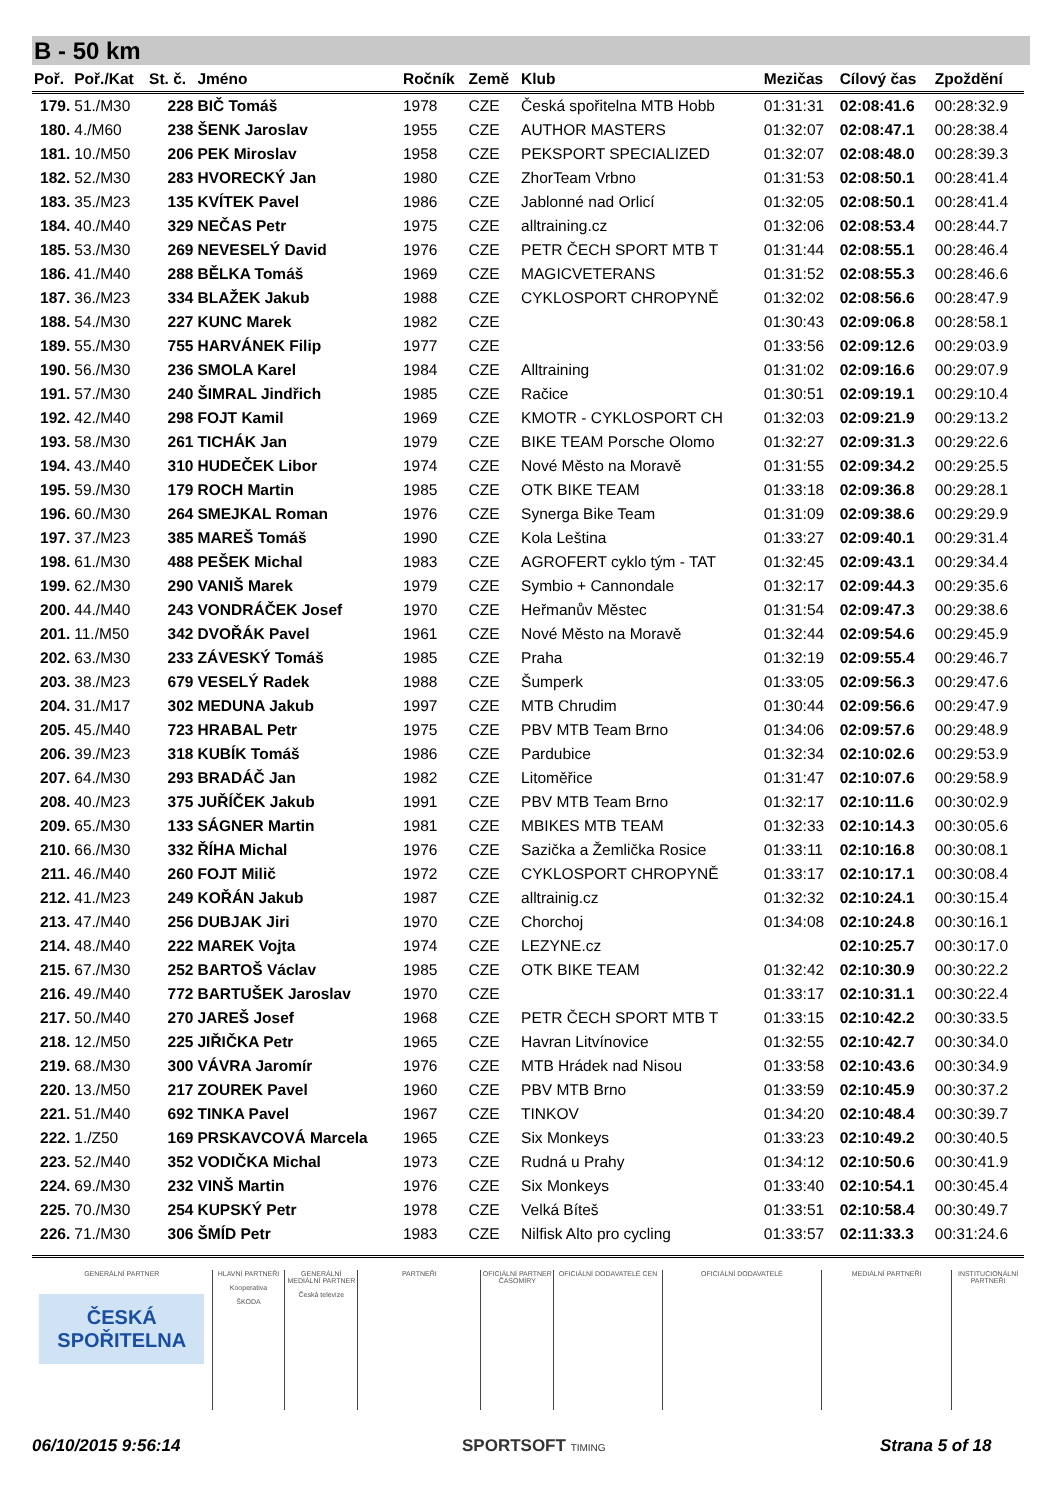B - 50 km
| Poř. | Poř./Kat | St. č. | Jméno | Ročník | Země | Klub | Mezičas | Cílový čas | Zpoždění |
| --- | --- | --- | --- | --- | --- | --- | --- | --- | --- |
| 179. | 51./M30 | 228 | BIČ Tomáš | 1978 | CZE | Česká spořitelna MTB Hobb | 01:31:31 | 02:08:41.6 | 00:28:32.9 |
| 180. | 4./M60 | 238 | ŠENK Jaroslav | 1955 | CZE | AUTHOR MASTERS | 01:32:07 | 02:08:47.1 | 00:28:38.4 |
| 181. | 10./M50 | 206 | PEK Miroslav | 1958 | CZE | PEKSPORT SPECIALIZED | 01:32:07 | 02:08:48.0 | 00:28:39.3 |
| 182. | 52./M30 | 283 | HVORECKÝ Jan | 1980 | CZE | ZhorTeam Vrbno | 01:31:53 | 02:08:50.1 | 00:28:41.4 |
| 183. | 35./M23 | 135 | KVÍTEK Pavel | 1986 | CZE | Jablonné nad Orlicí | 01:32:05 | 02:08:50.1 | 00:28:41.4 |
| 184. | 40./M40 | 329 | NEČAS Petr | 1975 | CZE | alltraining.cz | 01:32:06 | 02:08:53.4 | 00:28:44.7 |
| 185. | 53./M30 | 269 | NEVESELÝ David | 1976 | CZE | PETR ČECH SPORT MTB T | 01:31:44 | 02:08:55.1 | 00:28:46.4 |
| 186. | 41./M40 | 288 | BĚLKA Tomáš | 1969 | CZE | MAGICVETERANS | 01:31:52 | 02:08:55.3 | 00:28:46.6 |
| 187. | 36./M23 | 334 | BLAŽEK Jakub | 1988 | CZE | CYKLOSPORT CHROPYNĚ | 01:32:02 | 02:08:56.6 | 00:28:47.9 |
| 188. | 54./M30 | 227 | KUNC Marek | 1982 | CZE | | 01:30:43 | 02:09:06.8 | 00:28:58.1 |
| 189. | 55./M30 | 755 | HARVÁNEK Filip | 1977 | CZE | | 01:33:56 | 02:09:12.6 | 00:29:03.9 |
| 190. | 56./M30 | 236 | SMOLA Karel | 1984 | CZE | Alltraining | 01:31:02 | 02:09:16.6 | 00:29:07.9 |
| 191. | 57./M30 | 240 | ŠIMRAL Jindřich | 1985 | CZE | Račice | 01:30:51 | 02:09:19.1 | 00:29:10.4 |
| 192. | 42./M40 | 298 | FOJT Kamil | 1969 | CZE | KMOTR - CYKLOSPORT CH | 01:32:03 | 02:09:21.9 | 00:29:13.2 |
| 193. | 58./M30 | 261 | TICHÁK Jan | 1979 | CZE | BIKE TEAM Porsche Olomo | 01:32:27 | 02:09:31.3 | 00:29:22.6 |
| 194. | 43./M40 | 310 | HUDEČEK Libor | 1974 | CZE | Nové Město na Moravě | 01:31:55 | 02:09:34.2 | 00:29:25.5 |
| 195. | 59./M30 | 179 | ROCH Martin | 1985 | CZE | OTK BIKE TEAM | 01:33:18 | 02:09:36.8 | 00:29:28.1 |
| 196. | 60./M30 | 264 | SMEJKAL Roman | 1976 | CZE | Synerga Bike Team | 01:31:09 | 02:09:38.6 | 00:29:29.9 |
| 197. | 37./M23 | 385 | MAREŠ Tomáš | 1990 | CZE | Kola Leština | 01:33:27 | 02:09:40.1 | 00:29:31.4 |
| 198. | 61./M30 | 488 | PEŠEK Michal | 1983 | CZE | AGROFERT cyklo tým - TAT | 01:32:45 | 02:09:43.1 | 00:29:34.4 |
| 199. | 62./M30 | 290 | VANIŠ Marek | 1979 | CZE | Symbio + Cannondale | 01:32:17 | 02:09:44.3 | 00:29:35.6 |
| 200. | 44./M40 | 243 | VONDRÁČEK Josef | 1970 | CZE | Heřmanův Městec | 01:31:54 | 02:09:47.3 | 00:29:38.6 |
| 201. | 11./M50 | 342 | DVOŘÁK Pavel | 1961 | CZE | Nové Město na Moravě | 01:32:44 | 02:09:54.6 | 00:29:45.9 |
| 202. | 63./M30 | 233 | ZÁVESKÝ Tomáš | 1985 | CZE | Praha | 01:32:19 | 02:09:55.4 | 00:29:46.7 |
| 203. | 38./M23 | 679 | VESELÝ Radek | 1988 | CZE | Šumperk | 01:33:05 | 02:09:56.3 | 00:29:47.6 |
| 204. | 31./M17 | 302 | MEDUNA Jakub | 1997 | CZE | MTB Chrudim | 01:30:44 | 02:09:56.6 | 00:29:47.9 |
| 205. | 45./M40 | 723 | HRABAL Petr | 1975 | CZE | PBV MTB Team Brno | 01:34:06 | 02:09:57.6 | 00:29:48.9 |
| 206. | 39./M23 | 318 | KUBÍK Tomáš | 1986 | CZE | Pardubice | 01:32:34 | 02:10:02.6 | 00:29:53.9 |
| 207. | 64./M30 | 293 | BRADÁČ Jan | 1982 | CZE | Litoměřice | 01:31:47 | 02:10:07.6 | 00:29:58.9 |
| 208. | 40./M23 | 375 | JUŘÍČEK Jakub | 1991 | CZE | PBV MTB Team Brno | 01:32:17 | 02:10:11.6 | 00:30:02.9 |
| 209. | 65./M30 | 133 | SÁGNER Martin | 1981 | CZE | MBIKES MTB TEAM | 01:32:33 | 02:10:14.3 | 00:30:05.6 |
| 210. | 66./M30 | 332 | ŘÍHA Michal | 1976 | CZE | Sazička a Žemlička Rosice | 01:33:11 | 02:10:16.8 | 00:30:08.1 |
| 211. | 46./M40 | 260 | FOJT Milič | 1972 | CZE | CYKLOSPORT CHROPYNĚ | 01:33:17 | 02:10:17.1 | 00:30:08.4 |
| 212. | 41./M23 | 249 | KOŘÁN Jakub | 1987 | CZE | alltrainig.cz | 01:32:32 | 02:10:24.1 | 00:30:15.4 |
| 213. | 47./M40 | 256 | DUBJAK Jiri | 1970 | CZE | Chorchoj | 01:34:08 | 02:10:24.8 | 00:30:16.1 |
| 214. | 48./M40 | 222 | MAREK Vojta | 1974 | CZE | LEZYNE.cz | | 02:10:25.7 | 00:30:17.0 |
| 215. | 67./M30 | 252 | BARTOŠ Václav | 1985 | CZE | OTK BIKE TEAM | 01:32:42 | 02:10:30.9 | 00:30:22.2 |
| 216. | 49./M40 | 772 | BARTUŠEK Jaroslav | 1970 | CZE | | 01:33:17 | 02:10:31.1 | 00:30:22.4 |
| 217. | 50./M40 | 270 | JAREŠ Josef | 1968 | CZE | PETR ČECH SPORT MTB T | 01:33:15 | 02:10:42.2 | 00:30:33.5 |
| 218. | 12./M50 | 225 | JIŘIČKA Petr | 1965 | CZE | Havran Litvínovice | 01:32:55 | 02:10:42.7 | 00:30:34.0 |
| 219. | 68./M30 | 300 | VÁVRA Jaromír | 1976 | CZE | MTB Hrádek nad Nisou | 01:33:58 | 02:10:43.6 | 00:30:34.9 |
| 220. | 13./M50 | 217 | ZOUREK Pavel | 1960 | CZE | PBV MTB Brno | 01:33:59 | 02:10:45.9 | 00:30:37.2 |
| 221. | 51./M40 | 692 | TINKA Pavel | 1967 | CZE | TINKOV | 01:34:20 | 02:10:48.4 | 00:30:39.7 |
| 222. | 1./Z50 | 169 | PRSKAVCOVÁ Marcela | 1965 | CZE | Six Monkeys | 01:33:23 | 02:10:49.2 | 00:30:40.5 |
| 223. | 52./M40 | 352 | VODIČKA Michal | 1973 | CZE | Rudná u Prahy | 01:34:12 | 02:10:50.6 | 00:30:41.9 |
| 224. | 69./M30 | 232 | VINŠ Martin | 1976 | CZE | Six Monkeys | 01:33:40 | 02:10:54.1 | 00:30:45.4 |
| 225. | 70./M30 | 254 | KUPSKÝ Petr | 1978 | CZE | Velká Bíteš | 01:33:51 | 02:10:58.4 | 00:30:49.7 |
| 226. | 71./M30 | 306 | ŠMÍD Petr | 1983 | CZE | Nilfisk Alto pro cycling | 01:33:57 | 02:11:33.3 | 00:31:24.6 |
GENERÁLNÍ PARTNER
ČESKÁ
SPOŘITELNA
HLAVNÍ PARTNEŘI
Kooperativa
ŠKODA
GENERÁLNÍ MEDIÁLNÍ PARTNER
Česká televize
PARTNEŘI OFICIÁLNÍ PARTNER ČASOMÍRY OFICIÁLNÍ DODAVATELÉ CEN OFICIÁLNÍ DODAVATELÉ MEDIÁLNÍ PARTNEŘI INSTITUCIONÁLNÍ PARTNEŘI
06/10/2015 9:56:14 SPORTSOFT TIMING Strana 5 of 18